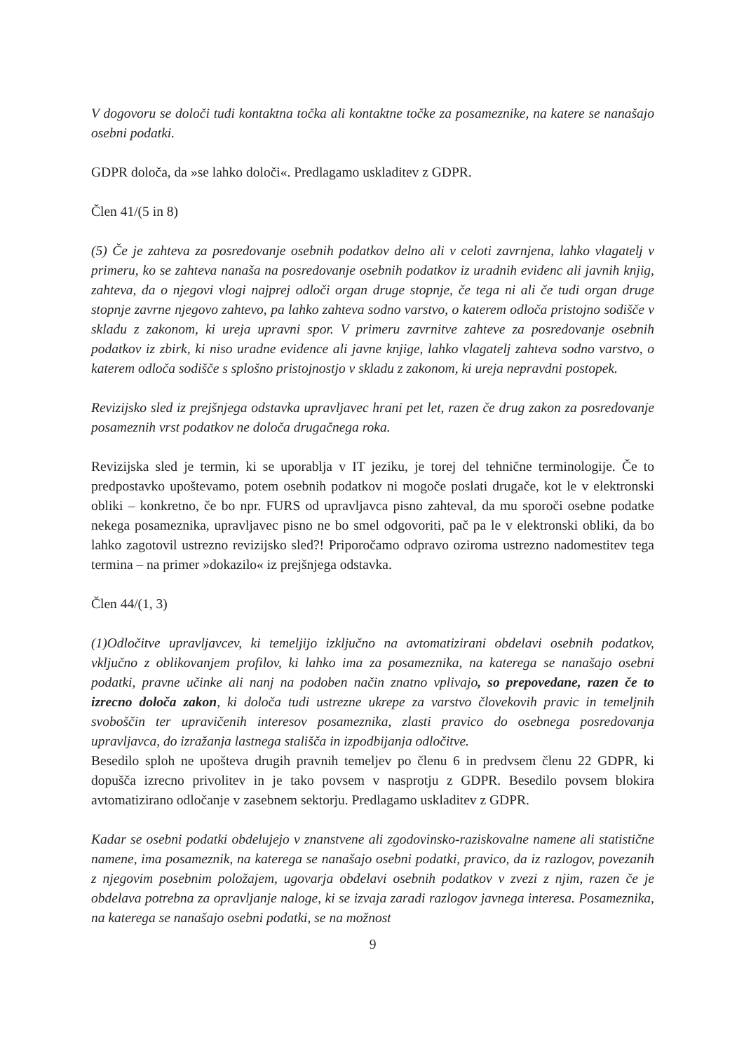V dogovoru se določi tudi kontaktna točka ali kontaktne točke za posameznike, na katere se nanašajo osebni podatki.
GDPR določa, da »se lahko določi«. Predlagamo uskladitev z GDPR.
Člen 41/(5 in 8)
(5) Če je zahteva za posredovanje osebnih podatkov delno ali v celoti zavrnjena, lahko vlagatelj v primeru, ko se zahteva nanaša na posredovanje osebnih podatkov iz uradnih evidenc ali javnih knjig, zahteva, da o njegovi vlogi najprej odloči organ druge stopnje, če tega ni ali če tudi organ druge stopnje zavrne njegovo zahtevo, pa lahko zahteva sodno varstvo, o katerem odloča pristojno sodišče v skladu z zakonom, ki ureja upravni spor. V primeru zavrnitve zahteve za posredovanje osebnih podatkov iz zbirk, ki niso uradne evidence ali javne knjige, lahko vlagatelj zahteva sodno varstvo, o katerem odloča sodišče s splošno pristojnostjo v skladu z zakonom, ki ureja nepravdni postopek.
Revizijsko sled iz prejšnjega odstavka upravljavec hrani pet let, razen če drug zakon za posredovanje posameznih vrst podatkov ne določa drugačnega roka.
Revizijska sled je termin, ki se uporablja v IT jeziku, je torej del tehnične terminologije. Če to predpostavko upoštevamo, potem osebnih podatkov ni mogoče poslati drugače, kot le v elektronski obliki – konkretno, če bo npr. FURS od upravljavca pisno zahteval, da mu sporoči osebne podatke nekega posameznika, upravljavec pisno ne bo smel odgovoriti, pač pa le v elektronski obliki, da bo lahko zagotovil ustrezno revizijsko sled?! Priporočamo odpravo oziroma ustrezno nadomestitev tega termina – na primer »dokazilo« iz prejšnjega odstavka.
Člen 44/(1, 3)
(1)Odločitve upravljavcev, ki temeljijo izključno na avtomatizirani obdelavi osebnih podatkov, vključno z oblikovanjem profilov, ki lahko ima za posameznika, na katerega se nanašajo osebni podatki, pravne učinke ali nanj na podoben način znatno vplivajo, so prepovedane, razen če to izrecno določa zakon, ki določa tudi ustrezne ukrepe za varstvo človekovih pravic in temeljnih svoboščin ter upravičenih interesov posameznika, zlasti pravico do osebnega posredovanja upravljavca, do izražanja lastnega stališča in izpodbijanja odločitve.
Besedilo sploh ne upošteva drugih pravnih temeljev po členu 6 in predvsem členu 22 GDPR, ki dopušča izrecno privolitev in je tako povsem v nasprotju z GDPR. Besedilo povsem blokira avtomatizirano odločanje v zasebnem sektorju. Predlagamo uskladitev z GDPR.
Kadar se osebni podatki obdelujejo v znanstvene ali zgodovinsko-raziskovalne namene ali statistične namene, ima posameznik, na katerega se nanašajo osebni podatki, pravico, da iz razlogov, povezanih z njegovim posebnim položajem, ugovarja obdelavi osebnih podatkov v zvezi z njim, razen če je obdelava potrebna za opravljanje naloge, ki se izvaja zaradi razlogov javnega interesa. Posameznika, na katerega se nanašajo osebni podatki, se na možnost
9